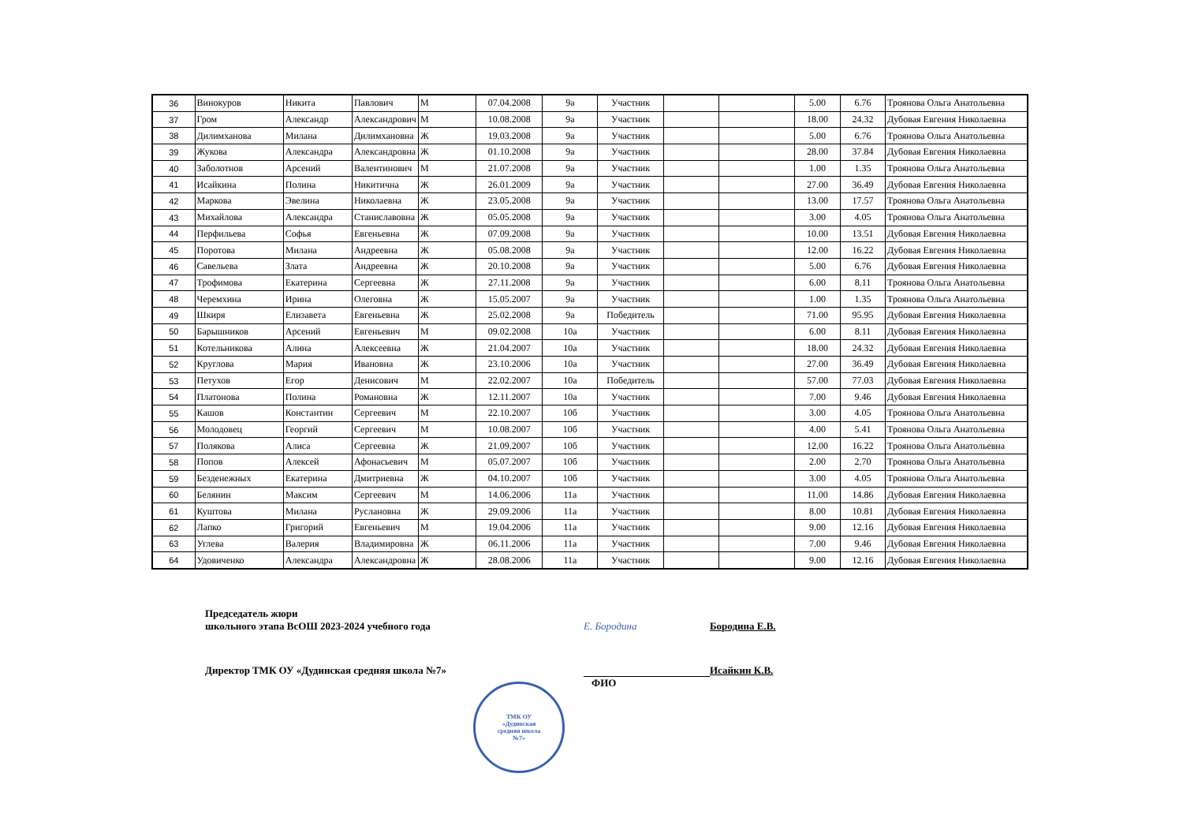| 36 | Винокуров | Никита | Павлович | М | 07.04.2008 | 9а | Участник | | | 5.00 | 6.76 | Троянова Ольга Анатольевна |
| 37 | Гром | Александр | Александрович | М | 10.08.2008 | 9а | Участник | | | 18.00 | 24.32 | Дубовая Евгения Николаевна |
| 38 | Дилимханова | Милана | Дилимхановна | Ж | 19.03.2008 | 9а | Участник | | | 5.00 | 6.76 | Троянова Ольга Анатольевна |
| 39 | Жукова | Александра | Александровна | Ж | 01.10.2008 | 9а | Участник | | | 28.00 | 37.84 | Дубовая Евгения Николаевна |
| 40 | Заболотнов | Арсений | Валентинович | М | 21.07.2008 | 9а | Участник | | | 1.00 | 1.35 | Троянова Ольга Анатольевна |
| 41 | Исайкина | Полина | Никитична | Ж | 26.01.2009 | 9а | Участник | | | 27.00 | 36.49 | Дубовая Евгения Николаевна |
| 42 | Маркова | Эвелина | Николаевна | Ж | 23.05.2008 | 9а | Участник | | | 13.00 | 17.57 | Троянова Ольга Анатольевна |
| 43 | Михайлова | Александра | Станиславовна | Ж | 05.05.2008 | 9а | Участник | | | 3.00 | 4.05 | Троянова Ольга Анатольевна |
| 44 | Перфильева | Софья | Евгеньевна | Ж | 07.09.2008 | 9а | Участник | | | 10.00 | 13.51 | Дубовая Евгения Николаевна |
| 45 | Поротова | Милана | Андреевна | Ж | 05.08.2008 | 9а | Участник | | | 12.00 | 16.22 | Дубовая Евгения Николаевна |
| 46 | Савельева | Злата | Андреевна | Ж | 20.10.2008 | 9а | Участник | | | 5.00 | 6.76 | Дубовая Евгения Николаевна |
| 47 | Трофимова | Екатерина | Сергеевна | Ж | 27.11.2008 | 9а | Участник | | | 6.00 | 8.11 | Троянова Ольга Анатольевна |
| 48 | Черемхина | Ирина | Олеговна | Ж | 15.05.2007 | 9а | Участник | | | 1.00 | 1.35 | Троянова Ольга Анатольевна |
| 49 | Шкиря | Елизавета | Евгеньевна | Ж | 25.02.2008 | 9а | Победитель | | | 71.00 | 95.95 | Дубовая Евгения Николаевна |
| 50 | Барышников | Арсений | Евгеньевич | М | 09.02.2008 | 10а | Участник | | | 6.00 | 8.11 | Дубовая Евгения Николаевна |
| 51 | Котельникова | Алина | Алексеевна | Ж | 21.04.2007 | 10а | Участник | | | 18.00 | 24.32 | Дубовая Евгения Николаевна |
| 52 | Круглова | Мария | Ивановна | Ж | 23.10.2006 | 10а | Участник | | | 27.00 | 36.49 | Дубовая Евгения Николаевна |
| 53 | Петухов | Егор | Денисович | М | 22.02.2007 | 10а | Победитель | | | 57.00 | 77.03 | Дубовая Евгения Николаевна |
| 54 | Платонова | Полина | Романовна | Ж | 12.11.2007 | 10а | Участник | | | 7.00 | 9.46 | Дубовая Евгения Николаевна |
| 55 | Кашов | Константин | Сергеевич | М | 22.10.2007 | 10б | Участник | | | 3.00 | 4.05 | Троянова Ольга Анатольевна |
| 56 | Молодовец | Георгий | Сергеевич | М | 10.08.2007 | 10б | Участник | | | 4.00 | 5.41 | Троянова Ольга Анатольевна |
| 57 | Полякова | Алиса | Сергеевна | Ж | 21.09.2007 | 10б | Участник | | | 12.00 | 16.22 | Троянова Ольга Анатольевна |
| 58 | Попов | Алексей | Афонасьевич | М | 05.07.2007 | 10б | Участник | | | 2.00 | 2.70 | Троянова Ольга Анатольевна |
| 59 | Безденежных | Екатерина | Дмитриевна | Ж | 04.10.2007 | 10б | Участник | | | 3.00 | 4.05 | Троянова Ольга Анатольевна |
| 60 | Белянин | Максим | Сергеевич | М | 14.06.2006 | 11а | Участник | | | 11.00 | 14.86 | Дубовая Евгения Николаевна |
| 61 | Куштова | Милана | Руслановна | Ж | 29.09.2006 | 11а | Участник | | | 8.00 | 10.81 | Дубовая Евгения Николаевна |
| 62 | Лапко | Григорий | Евгеньевич | М | 19.04.2006 | 11а | Участник | | | 9.00 | 12.16 | Дубовая Евгения Николаевна |
| 63 | Углева | Валерия | Владимировна | Ж | 06.11.2006 | 11а | Участник | | | 7.00 | 9.46 | Дубовая Евгения Николаевна |
| 64 | Удовиченко | Александра | Александровна | Ж | 28.08.2006 | 11а | Участник | | | 9.00 | 12.16 | Дубовая Евгения Николаевна |
Председатель жюри
школьного этапа ВсОШ 2023-2024 учебного года
Е. Бородина
Бородина Е.В.
Директор ТМК ОУ «Дудинская средняя школа №7»
Исайкин К.В.
ФИО
ТМК ОУ
«Дудинская
средняя школа
№7»